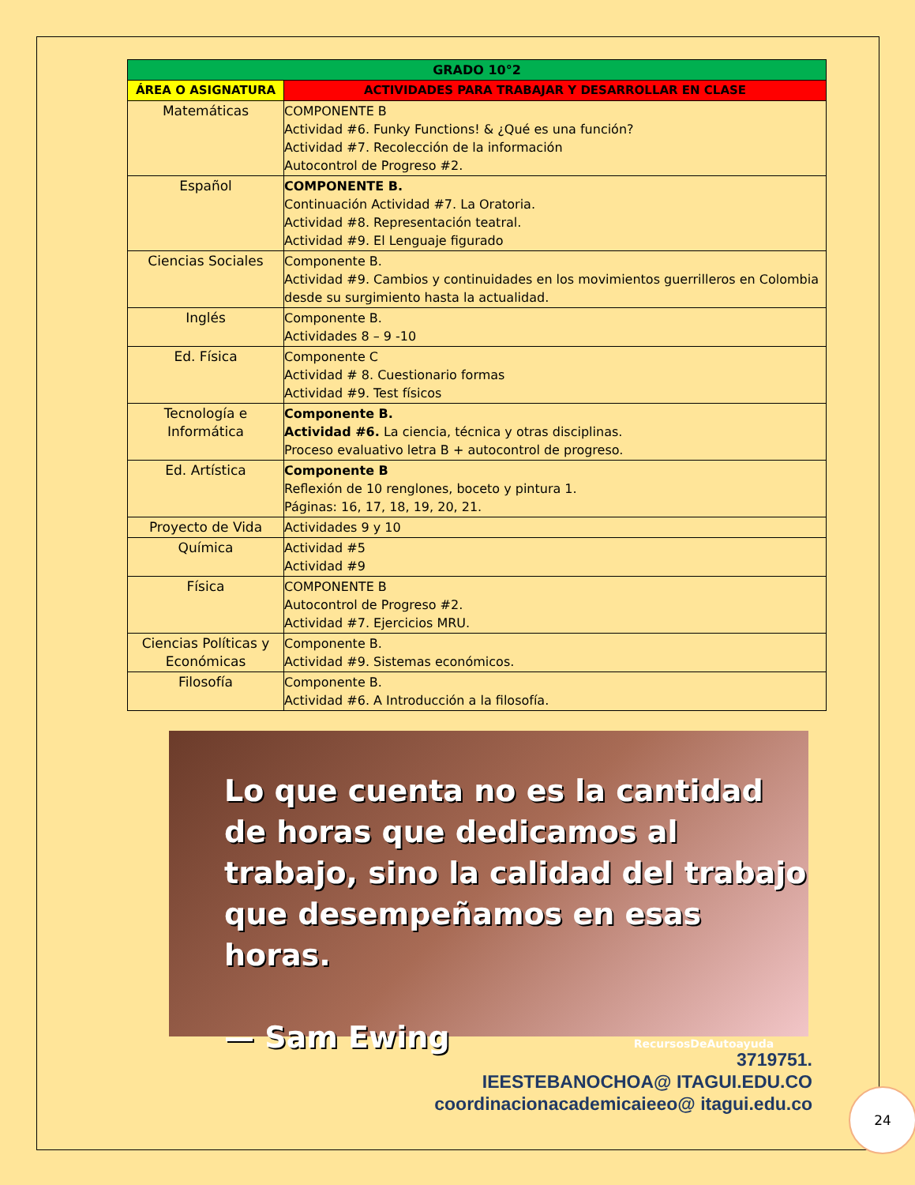| GRADO 10°2 | |
| --- | --- |
| ÁREA O ASIGNATURA | ACTIVIDADES PARA TRABAJAR Y DESARROLLAR EN CLASE |
| Matemáticas | COMPONENTE B Actividad #6. Funky Functions! & ¿Qué es una función? Actividad #7. Recolección de la información Autocontrol de Progreso #2. |
| Español | COMPONENTE B. Continuación Actividad #7. La Oratoria. Actividad #8. Representación teatral. Actividad #9. El Lenguaje figurado |
| Ciencias Sociales | Componente B. Actividad #9. Cambios y continuidades en los movimientos guerrilleros en Colombia desde su surgimiento hasta la actualidad. |
| Inglés | Componente B. Actividades 8 – 9 -10 |
| Ed. Física | Componente C Actividad # 8. Cuestionario formas Actividad #9. Test físicos |
| Tecnología e Informática | Componente B. Actividad #6. La ciencia, técnica y otras disciplinas. Proceso evaluativo letra B + autocontrol de progreso. |
| Ed. Artística | Componente B Reflexión de 10 renglones, boceto y pintura 1. Páginas: 16, 17, 18, 19, 20, 21. |
| Proyecto de Vida | Actividades 9 y 10 |
| Química | Actividad #5 Actividad #9 |
| Física | COMPONENTE B Autocontrol de Progreso #2. Actividad #7. Ejercicios MRU. |
| Ciencias Políticas y Económicas | Componente B. Actividad #9. Sistemas económicos. |
| Filosofía | Componente B. Actividad #6. A Introducción a la filosofía. |
Lo que cuenta no es la cantidad de horas que dedicamos al trabajo, sino la calidad del trabajo que desempeñamos en esas horas.
— Sam Ewing RecursosDeAutoayuda
3719751.
IEESTEBANOCHOA@ ITAGUI.EDU.CO
coordinacionacademicaieeo@ itagui.edu.co
24